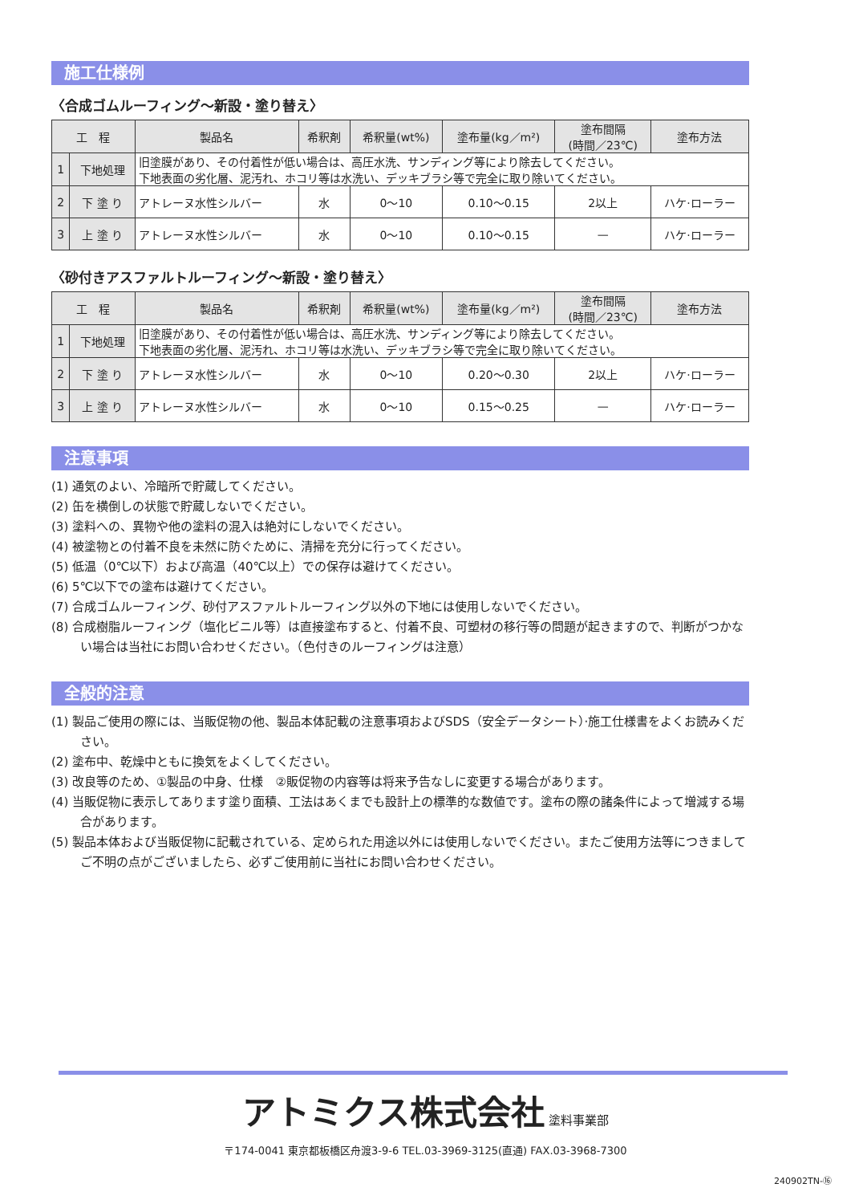施工仕様例
〈合成ゴムルーフィング～新設・塗り替え〉
| 工 程 | | 製品名 | 希釈剤 | 希釈量(wt%) | 塗布量(kg／m²) | 塗布間隔 (時間／23℃) | 塗布方法 |
| --- | --- | --- | --- | --- | --- | --- | --- |
| 1 | 下地処理 | 旧塗膜があり、その付着性が低い場合は、高圧水洗、サンディング等により除去してください。 下地表面の劣化層、泥汚れ、ホコリ等は水洗い、デッキブラシ等で完全に取り除いてください。 | | | | | |
| 2 | 下 塗 り | アトレーヌ水性シルバー | 水 | 0～10 | 0.10～0.15 | 2以上 | ハケ·ローラー |
| 3 | 上 塗 り | アトレーヌ水性シルバー | 水 | 0～10 | 0.10～0.15 | — | ハケ·ローラー |
〈砂付きアスファルトルーフィング～新設・塗り替え〉
| 工 程 | | 製品名 | 希釈剤 | 希釈量(wt%) | 塗布量(kg／m²) | 塗布間隔 (時間／23℃) | 塗布方法 |
| --- | --- | --- | --- | --- | --- | --- | --- |
| 1 | 下地処理 | 旧塗膜があり、その付着性が低い場合は、高圧水洗、サンディング等により除去してください。 下地表面の劣化層、泥汚れ、ホコリ等は水洗い、デッキブラシ等で完全に取り除いてください。 | | | | | |
| 2 | 下 塗 り | アトレーヌ水性シルバー | 水 | 0～10 | 0.20～0.30 | 2以上 | ハケ·ローラー |
| 3 | 上 塗 り | アトレーヌ水性シルバー | 水 | 0～10 | 0.15～0.25 | — | ハケ·ローラー |
注意事項
(1) 通気のよい、冷暗所で貯蔵してください。
(2) 缶を横倒しの状態で貯蔵しないでください。
(3) 塗料への、異物や他の塗料の混入は絶対にしないでください。
(4) 被塗物との付着不良を未然に防ぐために、清掃を充分に行ってください。
(5) 低温（0℃以下）および高温（40℃以上）での保存は避けてください。
(6) 5℃以下での塗布は避けてください。
(7) 合成ゴムルーフィング、砂付アスファルトルーフィング以外の下地には使用しないでください。
(8) 合成樹脂ルーフィング（塩化ビニル等）は直接塗布すると、付着不良、可塑材の移行等の問題が起きますので、判断がつかない場合は当社にお問い合わせください。（色付きのルーフィングは注意）
全般的注意
(1) 製品ご使用の際には、当販促物の他、製品本体記載の注意事項およびSDS（安全データシート）·施工仕様書をよくお読みください。
(2) 塗布中、乾燥中ともに換気をよくしてください。
(3) 改良等のため、①製品の中身、仕様　②販促物の内容等は将来予告なしに変更する場合があります。
(4) 当販促物に表示してあります塗り面積、工法はあくまでも設計上の標準的な数値です。塗布の際の諸条件によって増減する場合があります。
(5) 製品本体および当販促物に記載されている、定められた用途以外には使用しないでください。またご使用方法等につきましてご不明の点がございましたら、必ずご使用前に当社にお問い合わせください。
アトミクス株式会社 塗料事業部
〒174-0041 東京都板橋区舟渡3-9-6 TEL.03-3969-3125(直通) FAX.03-3968-7300
240902TN-⑯